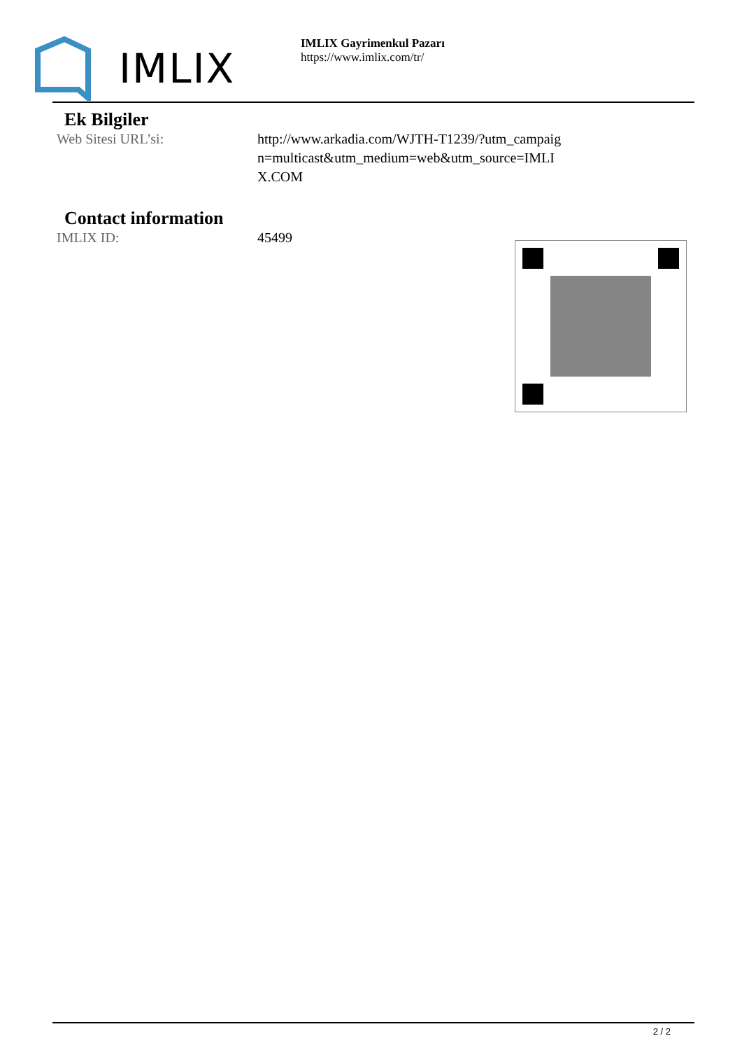IMLIX
IMLIX Gayrimenkul Pazarı
https://www.imlix.com/tr/
Ek Bilgiler
Web Sitesi URL’si: http://www.arkadia.com/WJTH-T1239/?utm_campaign=multicast&utm_medium=web&utm_source=IMLIX.COM
Contact information
IMLIX ID: 45499
2 / 2